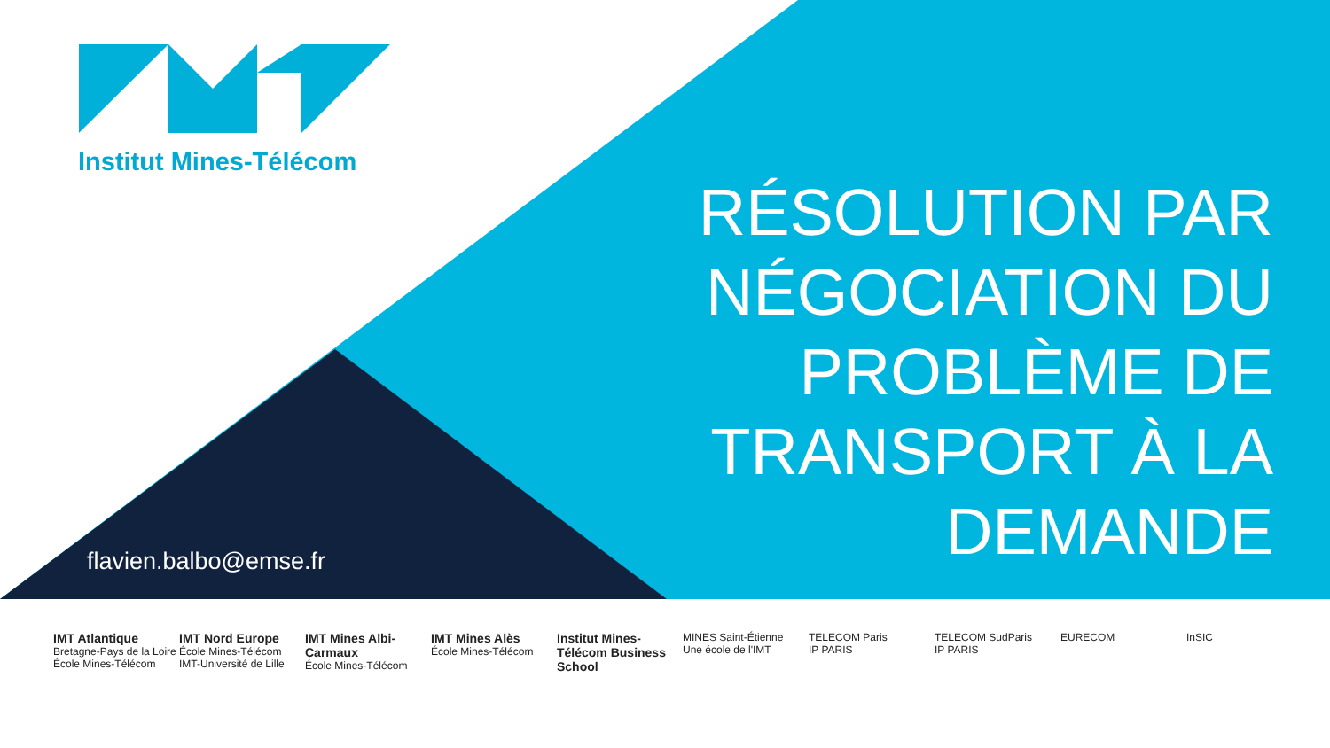Institut Mines-Télécom
RÉSOLUTION PAR NÉGOCIATION DU PROBLÈME DE TRANSPORT À LA DEMANDE
flavien.balbo@emse.fr
IMT Atlantique
Bretagne-Pays de la Loire
École Mines-Télécom
IMT Nord Europe
École Mines-Télécom
IMT-Université de Lille
IMT Mines Albi-Carmaux
École Mines-Télécom
IMT Mines Alès
École Mines-Télécom
Institut Mines-Télécom Business School
MINES Saint-Étienne
Une école de l'IMT
TELECOM Paris
IP PARIS
TELECOM SudParis
IP PARIS
EURECOM InSIC